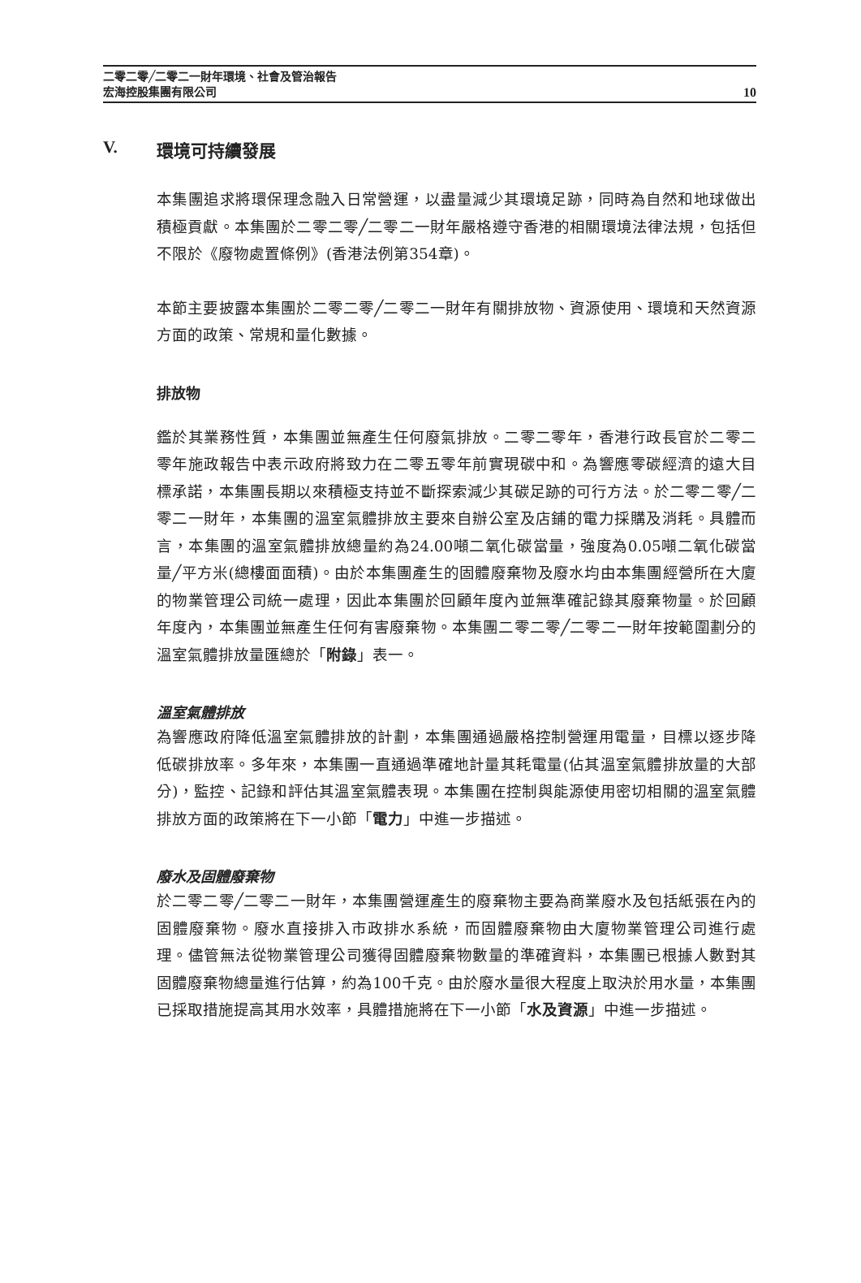二零二零╱二零二一財年環境、社會及管治報告
宏海控股集團有限公司
10
V. 環境可持續發展
本集團追求將環保理念融入日常營運，以盡量減少其環境足跡，同時為自然和地球做出積極貢獻。本集團於二零二零╱二零二一財年嚴格遵守香港的相關環境法律法規，包括但不限於《廢物處置條例》(香港法例第354章)。
本節主要披露本集團於二零二零╱二零二一財年有關排放物、資源使用、環境和天然資源方面的政策、常規和量化數據。
排放物
鑑於其業務性質，本集團並無產生任何廢氣排放。二零二零年，香港行政長官於二零二零年施政報告中表示政府將致力在二零五零年前實現碳中和。為響應零碳經濟的遠大目標承諾，本集團長期以來積極支持並不斷探索減少其碳足跡的可行方法。於二零二零╱二零二一財年，本集團的溫室氣體排放主要來自辦公室及店鋪的電力採購及消耗。具體而言，本集團的溫室氣體排放總量約為24.00噸二氧化碳當量，強度為0.05噸二氧化碳當量╱平方米(總樓面面積)。由於本集團產生的固體廢棄物及廢水均由本集團經營所在大廈的物業管理公司統一處理，因此本集團於回顧年度內並無準確記錄其廢棄物量。於回顧年度內，本集團並無產生任何有害廢棄物。本集團二零二零╱二零二一財年按範圍劃分的溫室氣體排放量匯總於「附錄」表一。
溫室氣體排放
為響應政府降低溫室氣體排放的計劃，本集團通過嚴格控制營運用電量，目標以逐步降低碳排放率。多年來，本集團一直通過準確地計量其耗電量(佔其溫室氣體排放量的大部分)，監控、記錄和評估其溫室氣體表現。本集團在控制與能源使用密切相關的溫室氣體排放方面的政策將在下一小節「電力」中進一步描述。
廢水及固體廢棄物
於二零二零╱二零二一財年，本集團營運產生的廢棄物主要為商業廢水及包括紙張在內的固體廢棄物。廢水直接排入市政排水系統，而固體廢棄物由大廈物業管理公司進行處理。儘管無法從物業管理公司獲得固體廢棄物數量的準確資料，本集團已根據人數對其固體廢棄物總量進行估算，約為100千克。由於廢水量很大程度上取決於用水量，本集團已採取措施提高其用水效率，具體措施將在下一小節「水及資源」中進一步描述。